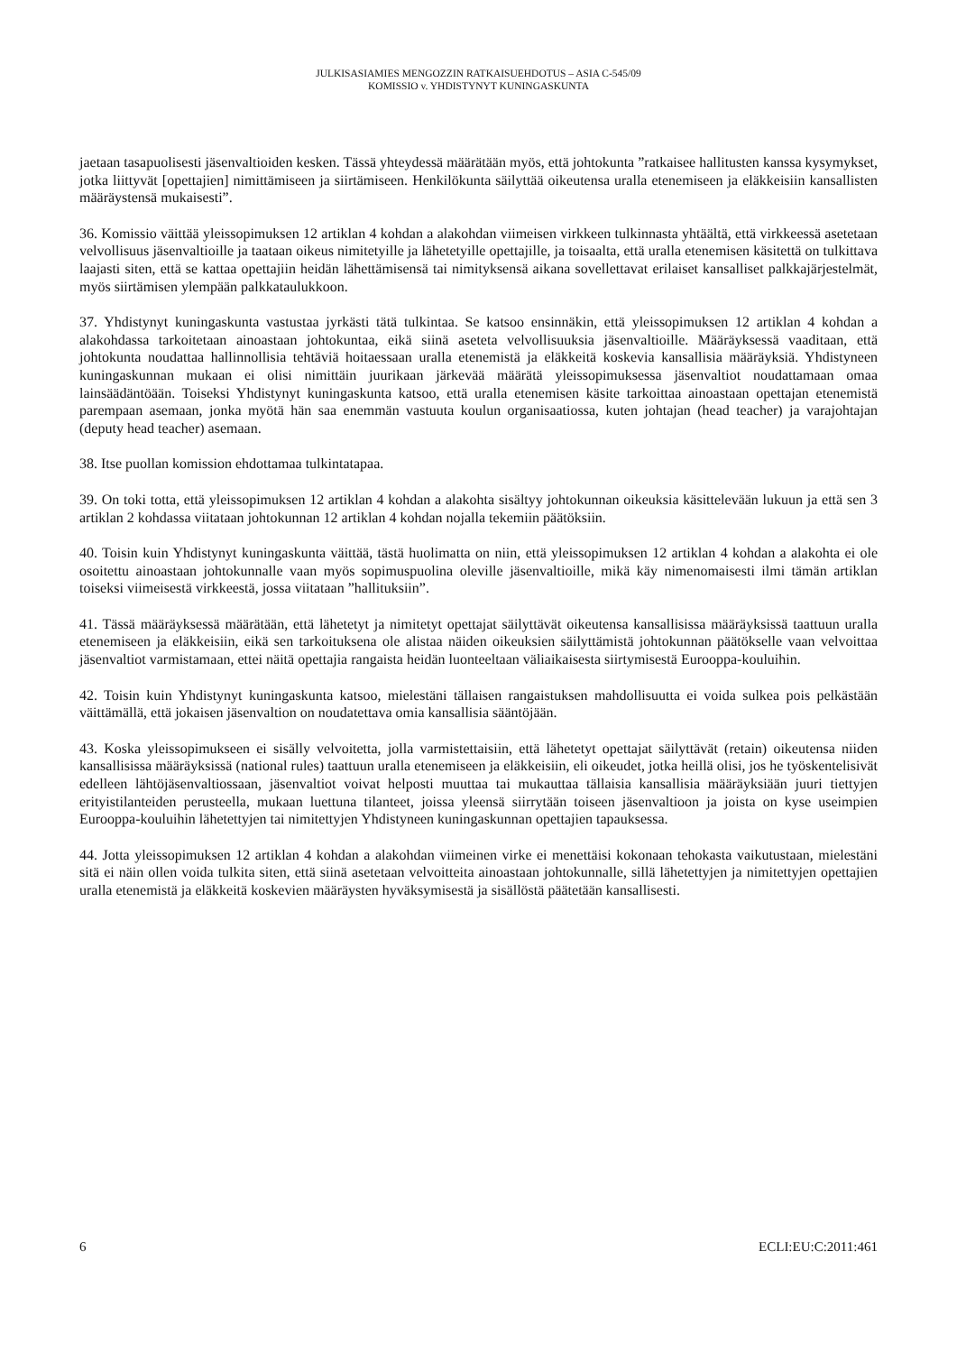JULKISASIAMIES MENGOZZIN RATKAISUEHDOTUS – ASIA C-545/09
KOMISSIO v. YHDISTYNYT KUNINGASKUNTA
jaetaan tasapuolisesti jäsenvaltioiden kesken. Tässä yhteydessä määrätään myös, että johtokunta ”ratkaisee hallitusten kanssa kysymykset, jotka liittyvät [opettajien] nimittämiseen ja siirtämiseen. Henkilökunta säilyttää oikeutensa uralla etenemiseen ja eläkkeisiin kansallisten määräystensä mukaisesti”.
36. Komissio väittää yleissopimuksen 12 artiklan 4 kohdan a alakohdan viimeisen virkkeen tulkinnasta yhtäältä, että virkkeessä asetetaan velvollisuus jäsenvaltioille ja taataan oikeus nimitetyille ja lähetetyille opettajille, ja toisaalta, että uralla etenemisen käsitettä on tulkittava laajasti siten, että se kattaa opettajiin heidän lähettämisensä tai nimityksensä aikana sovellettavat erilaiset kansalliset palkkajärjestelmät, myös siirtämisen ylempään palkkataulukkoon.
37. Yhdistynyt kuningaskunta vastustaa jyrkästi tätä tulkintaa. Se katsoo ensinnäkin, että yleissopimuksen 12 artiklan 4 kohdan a alakohdassa tarkoitetaan ainoastaan johtokuntaa, eikä siinä aseteta velvollisuuksia jäsenvaltioille. Määräyksessä vaaditaan, että johtokunta noudattaa hallinnollisia tehtäviä hoitaessaan uralla etenemistä ja eläkkeitä koskevia kansallisia määräyksiä. Yhdistyneen kuningaskunnan mukaan ei olisi nimittäin juurikaan järkevää määrätä yleissopimuksessa jäsenvaltiot noudattamaan omaa lainsäädäntöään. Toiseksi Yhdistynyt kuningaskunta katsoo, että uralla etenemisen käsite tarkoittaa ainoastaan opettajan etenemistä parempaan asemaan, jonka myötä hän saa enemmän vastuuta koulun organisaatiossa, kuten johtajan (head teacher) ja varajohtajan (deputy head teacher) asemaan.
38. Itse puollan komission ehdottamaa tulkintatapaa.
39. On toki totta, että yleissopimuksen 12 artiklan 4 kohdan a alakohta sisältyy johtokunnan oikeuksia käsittelevään lukuun ja että sen 3 artiklan 2 kohdassa viitataan johtokunnan 12 artiklan 4 kohdan nojalla tekemiin päätöksiin.
40. Toisin kuin Yhdistynyt kuningaskunta väittää, tästä huolimatta on niin, että yleissopimuksen 12 artiklan 4 kohdan a alakohta ei ole osoitettu ainoastaan johtokunnalle vaan myös sopimuspuolina oleville jäsenvaltioille, mikä käy nimenomaisesti ilmi tämän artiklan toiseksi viimeisestä virkkeestä, jossa viitataan ”hallituksiin”.
41. Tässä määräyksessä määrätään, että lähetetyt ja nimitetyt opettajat säilyttävät oikeutensa kansallisissa määräyksissä taattuun uralla etenemiseen ja eläkkeisiin, eikä sen tarkoituksena ole alistaa näiden oikeuksien säilyttämistä johtokunnan päätökselle vaan velvoittaa jäsenvaltiot varmistamaan, ettei näitä opettajia rangaista heidän luonteeltaan väliaikaisesta siirtymisestä Eurooppa-kouluihin.
42. Toisin kuin Yhdistynyt kuningaskunta katsoo, mielestäni tällaisen rangaistuksen mahdollisuutta ei voida sulkea pois pelkästään väittämällä, että jokaisen jäsenvaltion on noudatettava omia kansallisia sääntöjään.
43. Koska yleissopimukseen ei sisälly velvoitetta, jolla varmistettaisiin, että lähetetyt opettajat säilyttävät (retain) oikeutensa niiden kansallisissa määräyksissä (national rules) taattuun uralla etenemiseen ja eläkkeisiin, eli oikeudet, jotka heillä olisi, jos he työskentelisivät edelleen lähtöjäsenvaltiossaan, jäsenvaltiot voivat helposti muuttaa tai mukauttaa tällaisia kansallisia määräyksiään juuri tiettyjen erityistilanteiden perusteella, mukaan luettuna tilanteet, joissa yleensä siirrytään toiseen jäsenvaltioon ja joista on kyse useimpien Eurooppa-kouluihin lähetettyjen tai nimitettyjen Yhdistyneen kuningaskunnan opettajien tapauksessa.
44. Jotta yleissopimuksen 12 artiklan 4 kohdan a alakohdan viimeinen virke ei menettäisi kokonaan tehokasta vaikutustaan, mielestäni sitä ei näin ollen voida tulkita siten, että siinä asetetaan velvoitteita ainoastaan johtokunnalle, sillä lähetettyjen ja nimitettyjen opettajien uralla etenemistä ja eläkkeitä koskevien määräysten hyväksymisestä ja sisällöstä päätetään kansallisesti.
6 ECLI:EU:C:2011:461